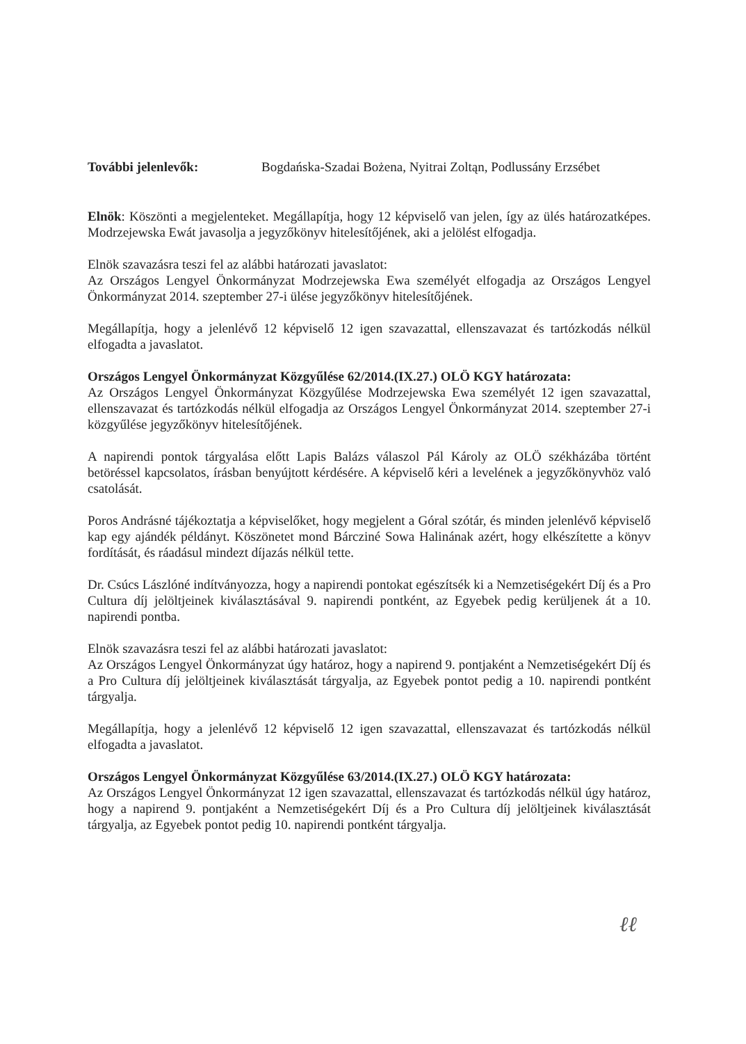További jelenlevők: Bogdańska-Szadai Bożena, Nyitrai Zoltąn, Podlussány Erzsébet
Elnök: Köszönti a megjelenteket. Megállapítja, hogy 12 képviselő van jelen, így az ülés határozatképes. Modrzejewska Ewát javasolja a jegyzőkönyv hitelesítőjének, aki a jelölést elfogadja.
Elnök szavazásra teszi fel az alábbi határozati javaslatot:
Az Országos Lengyel Önkormányzat Modrzejewska Ewa személyét elfogadja az Országos Lengyel Önkormányzat 2014. szeptember 27-i ülése jegyzőkönyv hitelesítőjének.
Megállapítja, hogy a jelenlévő 12 képviselő 12 igen szavazattal, ellenszavazat és tartózkodás nélkül elfogadta a javaslatot.
Országos Lengyel Önkormányzat Közgyűlése 62/2014.(IX.27.) OLÖ KGY határozata:
Az Országos Lengyel Önkormányzat Közgyűlése Modrzejewska Ewa személyét 12 igen szavazattal, ellenszavazat és tartózkodás nélkül elfogadja az Országos Lengyel Önkormányzat 2014. szeptember 27-i közgyűlése jegyzőkönyv hitelesítőjének.
A napirendi pontok tárgyalása előtt Lapis Balázs válaszol Pál Károly az OLÖ székházába történt betöréssel kapcsolatos, írásban benyújtott kérdésére. A képviselő kéri a levelének a jegyzőkönyvhöz való csatolását.
Poros Andrásné tájékoztatja a képviselőket, hogy megjelent a Góral szótár, és minden jelenlévő képviselő kap egy ajándék példányt. Köszönetet mond Bárcziné Sowa Halinának azért, hogy elkészítette a könyv fordítását, és ráadásul mindezt díjazás nélkül tette.
Dr. Csúcs Lászlóné indítványozza, hogy a napirendi pontokat egészítsék ki a Nemzetiségekért Díj és a Pro Cultura díj jelöltjeinek kiválasztásával 9. napirendi pontként, az Egyebek pedig kerüljenek át a 10. napirendi pontba.
Elnök szavazásra teszi fel az alábbi határozati javaslatot:
Az Országos Lengyel Önkormányzat úgy határoz, hogy a napirend 9. pontjaként a Nemzetiségekért Díj és a Pro Cultura díj jelöltjeinek kiválasztását tárgyalja, az Egyebek pontot pedig a 10. napirendi pontként tárgyalja.
Megállapítja, hogy a jelenlévő 12 képviselő 12 igen szavazattal, ellenszavazat és tartózkodás nélkül elfogadta a javaslatot.
Országos Lengyel Önkormányzat Közgyűlése 63/2014.(IX.27.) OLÖ KGY határozata:
Az Országos Lengyel Önkormányzat 12 igen szavazattal, ellenszavazat és tartózkodás nélkül úgy határoz, hogy a napirend 9. pontjaként a Nemzetiségekért Díj és a Pro Cultura díj jelöltjeinek kiválasztását tárgyalja, az Egyebek pontot pedig 10. napirendi pontként tárgyalja.
ℓℓ